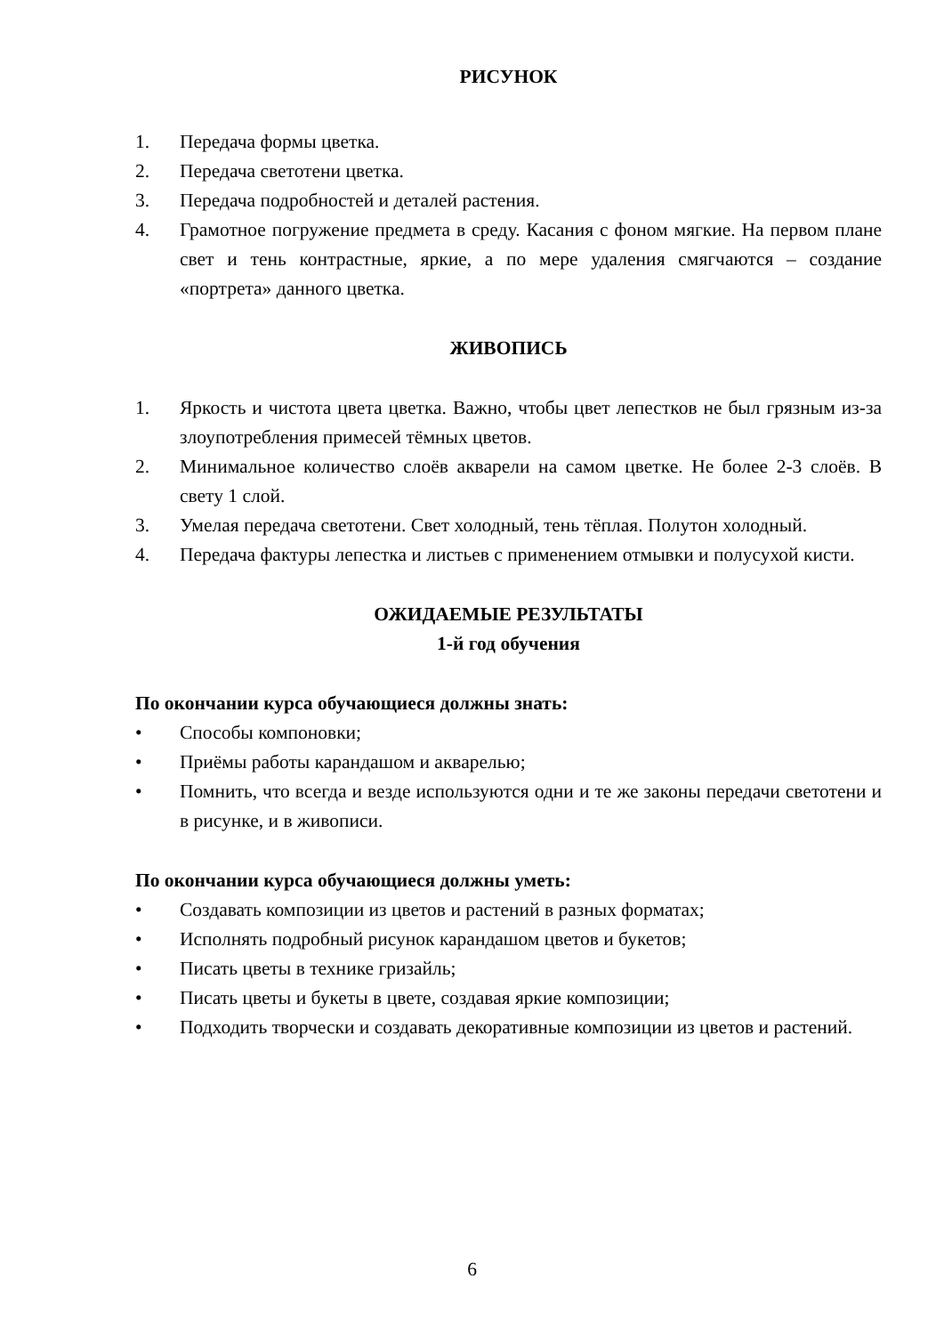РИСУНОК
1. Передача формы цветка.
2. Передача светотени цветка.
3. Передача подробностей и деталей растения.
4. Грамотное погружение предмета в среду. Касания с фоном мягкие. На первом плане свет и тень контрастные, яркие, а по мере удаления смягчаются – создание «портрета» данного цветка.
ЖИВОПИСЬ
1. Яркость и чистота цвета цветка. Важно, чтобы цвет лепестков не был грязным из-за злоупотребления примесей тёмных цветов.
2. Минимальное количество слоёв акварели на самом цветке. Не более 2-3 слоёв. В свету 1 слой.
3. Умелая передача светотени. Свет холодный, тень тёплая. Полутон холодный.
4. Передача фактуры лепестка и листьев с применением отмывки и полусухой кисти.
ОЖИДАЕМЫЕ РЕЗУЛЬТАТЫ
1-й год обучения
По окончании курса обучающиеся должны знать:
• Способы компоновки;
• Приёмы работы карандашом и акварелью;
• Помнить, что всегда и везде используются одни и те же законы передачи светотени и в рисунке, и в живописи.
По окончании курса обучающиеся должны уметь:
• Создавать композиции из цветов и растений в разных форматах;
• Исполнять подробный рисунок карандашом цветов и букетов;
• Писать цветы в технике гризайль;
• Писать цветы и букеты в цвете, создавая яркие композиции;
• Подходить творчески и создавать декоративные композиции из цветов и растений.
6